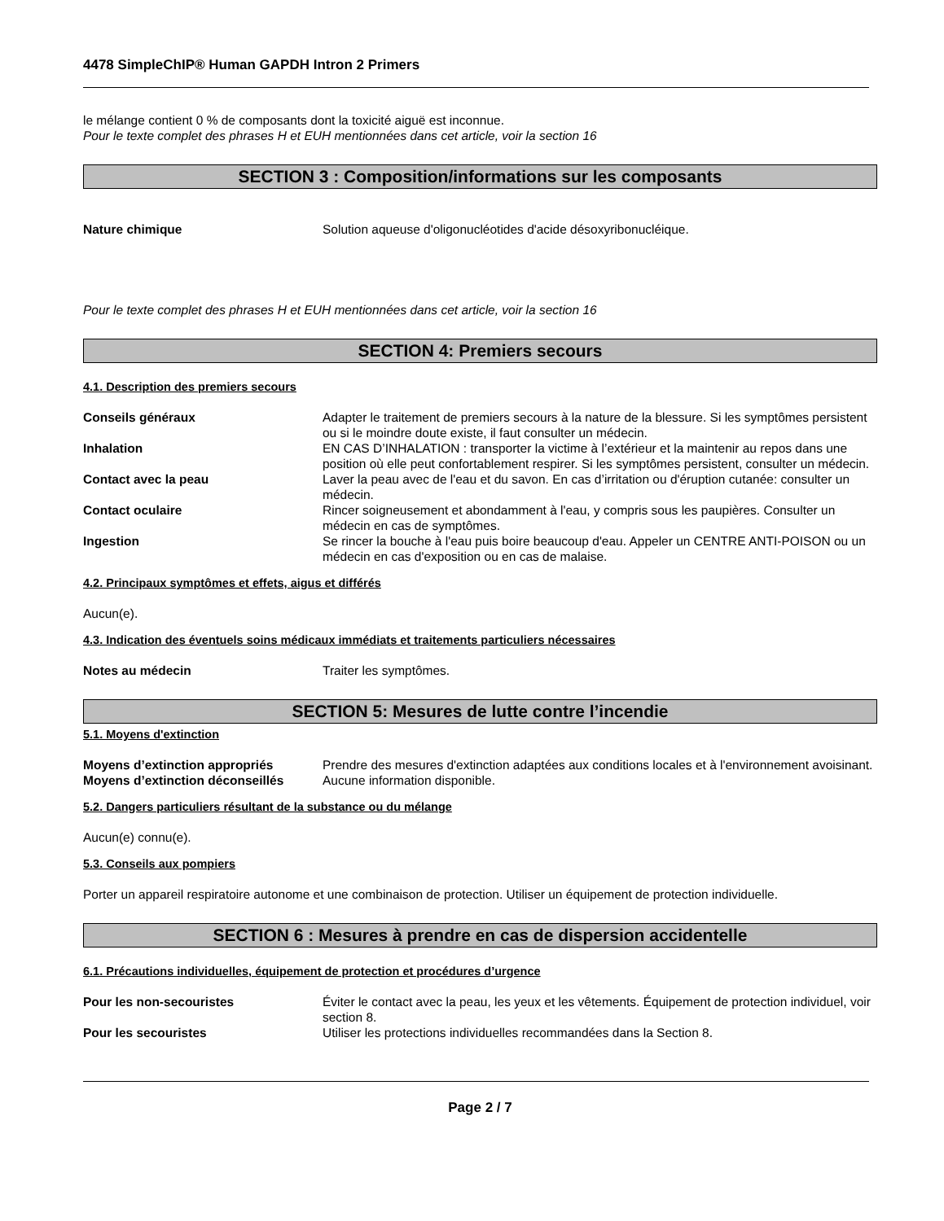4478 SimpleChIP® Human GAPDH Intron 2 Primers
le mélange contient 0 % de composants dont la toxicité aiguë est inconnue.
Pour le texte complet des phrases H et EUH mentionnées dans cet article, voir la section 16
SECTION 3 : Composition/informations sur les composants
Nature chimique Solution aqueuse d'oligonucléotides d'acide désoxyribonucléique.
Pour le texte complet des phrases H et EUH mentionnées dans cet article, voir la section 16
SECTION 4: Premiers secours
4.1. Description des premiers secours
Conseils généraux Adapter le traitement de premiers secours à la nature de la blessure. Si les symptômes persistent ou si le moindre doute existe, il faut consulter un médecin.
Inhalation EN CAS D’INHALATION : transporter la victime à l’extérieur et la maintenir au repos dans une position où elle peut confortablement respirer. Si les symptômes persistent, consulter un médecin.
Contact avec la peau Laver la peau avec de l'eau et du savon. En cas d’irritation ou d'éruption cutanée: consulter un médecin.
Contact oculaire Rincer soigneusement et abondamment à l'eau, y compris sous les paupières. Consulter un médecin en cas de symptômes.
Ingestion Se rincer la bouche à l'eau puis boire beaucoup d'eau. Appeler un CENTRE ANTI-POISON ou un médecin en cas d'exposition ou en cas de malaise.
4.2. Principaux symptômes et effets, aigus et différés
Aucun(e).
4.3. Indication des éventuels soins médicaux immédiats et traitements particuliers nécessaires
Notes au médecin Traiter les symptômes.
SECTION 5: Mesures de lutte contre l’incendie
5.1. Moyens d'extinction
Moyens d’extinction appropriés Prendre des mesures d'extinction adaptées aux conditions locales et à l'environnement avoisinant.
Moyens d’extinction déconseillés
Aucune information disponible.
5.2. Dangers particuliers résultant de la substance ou du mélange
Aucun(e) connu(e).
5.3. Conseils aux pompiers
Porter un appareil respiratoire autonome et une combinaison de protection. Utiliser un équipement de protection individuelle.
SECTION 6 : Mesures à prendre en cas de dispersion accidentelle
6.1. Précautions individuelles, équipement de protection et procédures d’urgence
Pour les non-secouristes Éviter le contact avec la peau, les yeux et les vêtements. Équipement de protection individuel, voir section 8.
Pour les secouristes Utiliser les protections individuelles recommandées dans la Section 8.
Page 2 / 7